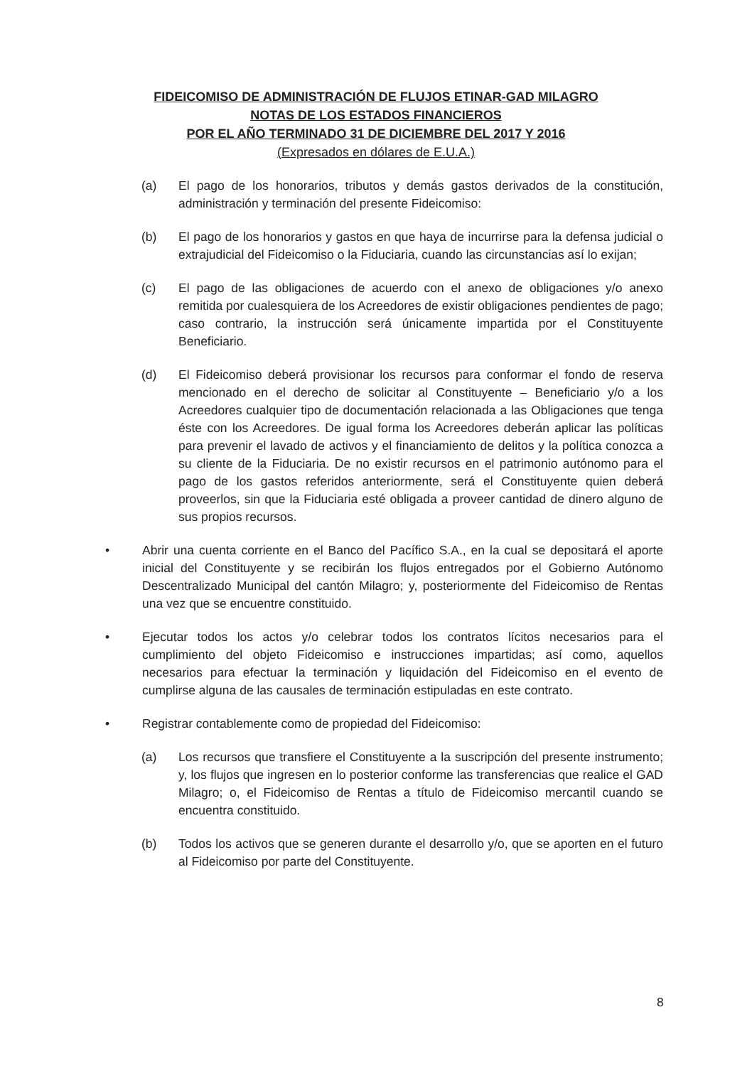FIDEICOMISO DE ADMINISTRACIÓN DE FLUJOS ETINAR-GAD MILAGRO
NOTAS DE LOS ESTADOS FINANCIEROS
POR EL AÑO TERMINADO 31 DE DICIEMBRE DEL 2017 Y 2016
(Expresados en dólares de E.U.A.)
(a) El pago de los honorarios, tributos y demás gastos derivados de la constitución, administración y terminación del presente Fideicomiso:
(b) El pago de los honorarios y gastos en que haya de incurrirse para la defensa judicial o extrajudicial del Fideicomiso o la Fiduciaria, cuando las circunstancias así lo exijan;
(c) El pago de las obligaciones de acuerdo con el anexo de obligaciones y/o anexo remitida por cualesquiera de los Acreedores de existir obligaciones pendientes de pago; caso contrario, la instrucción será únicamente impartida por el Constituyente Beneficiario.
(d) El Fideicomiso deberá provisionar los recursos para conformar el fondo de reserva mencionado en el derecho de solicitar al Constituyente – Beneficiario y/o a los Acreedores cualquier tipo de documentación relacionada a las Obligaciones que tenga éste con los Acreedores. De igual forma los Acreedores deberán aplicar las políticas para prevenir el lavado de activos y el financiamiento de delitos y la política conozca a su cliente de la Fiduciaria. De no existir recursos en el patrimonio autónomo para el pago de los gastos referidos anteriormente, será el Constituyente quien deberá proveerlos, sin que la Fiduciaria esté obligada a proveer cantidad de dinero alguno de sus propios recursos.
• Abrir una cuenta corriente en el Banco del Pacífico S.A., en la cual se depositará el aporte inicial del Constituyente y se recibirán los flujos entregados por el Gobierno Autónomo Descentralizado Municipal del cantón Milagro; y, posteriormente del Fideicomiso de Rentas una vez que se encuentre constituido.
• Ejecutar todos los actos y/o celebrar todos los contratos lícitos necesarios para el cumplimiento del objeto Fideicomiso e instrucciones impartidas; así como, aquellos necesarios para efectuar la terminación y liquidación del Fideicomiso en el evento de cumplirse alguna de las causales de terminación estipuladas en este contrato.
• Registrar contablemente como de propiedad del Fideicomiso:
(a) Los recursos que transfiere el Constituyente a la suscripción del presente instrumento; y, los flujos que ingresen en lo posterior conforme las transferencias que realice el GAD Milagro; o, el Fideicomiso de Rentas a título de Fideicomiso mercantil cuando se encuentra constituido.
(b) Todos los activos que se generen durante el desarrollo y/o, que se aporten en el futuro al Fideicomiso por parte del Constituyente.
8